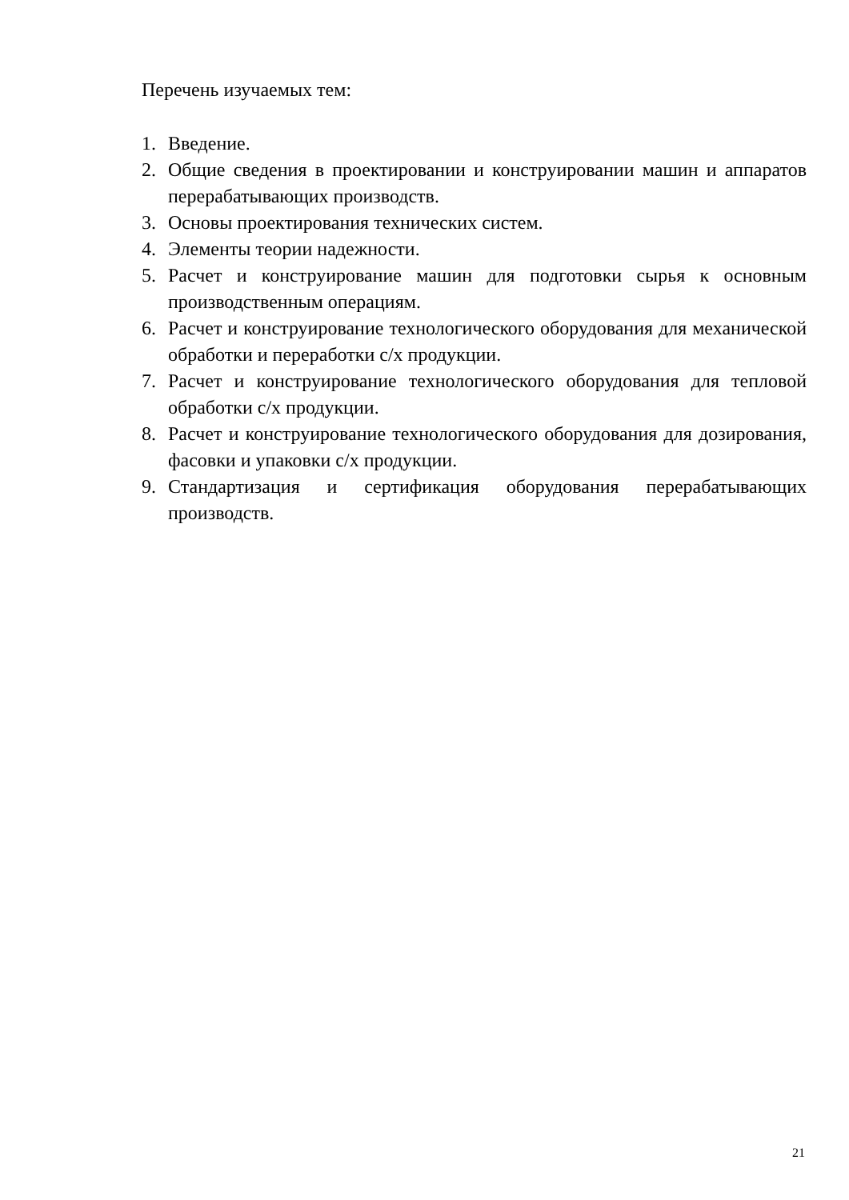Перечень изучаемых тем:
1. Введение.
2. Общие сведения в проектировании и конструировании машин и аппаратов перерабатывающих производств.
3. Основы проектирования технических систем.
4. Элементы теории надежности.
5. Расчет и конструирование машин для подготовки сырья к основным производственным операциям.
6. Расчет и конструирование технологического оборудования для механической обработки и переработки с/х продукции.
7. Расчет и конструирование технологического оборудования для тепловой обработки с/х продукции.
8. Расчет и конструирование технологического оборудования для дозирования, фасовки и упаковки с/х продукции.
9. Стандартизация и сертификация оборудования перерабатывающих производств.
21